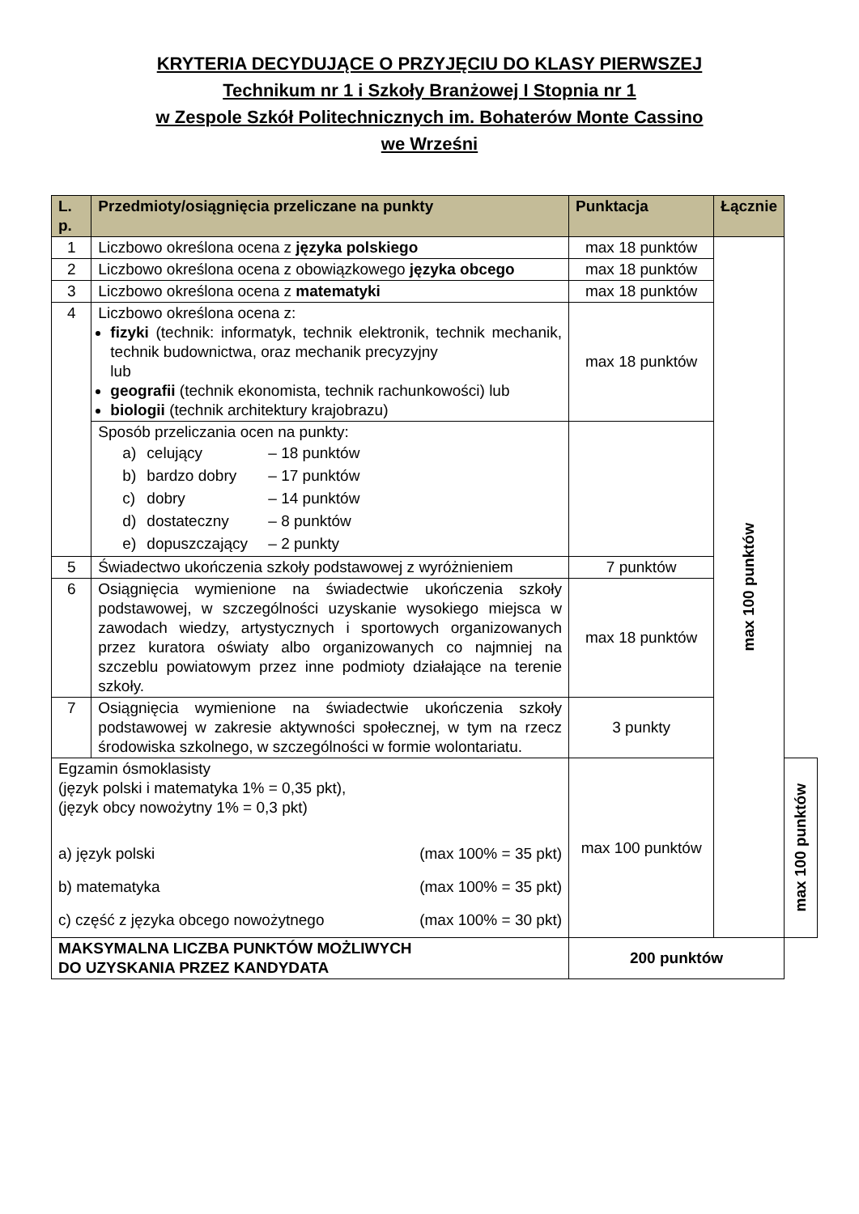KRYTERIA DECYDUJĄCE O PRZYJĘCIU DO KLASY PIERWSZEJ
Technikum nr 1 i Szkoły Branżowej I Stopnia nr 1
w Zespole Szkół Politechnicznych im. Bohaterów Monte Cassino
we Wrześni
| L. p. | Przedmioty/osiągnięcia przeliczane na punkty | Punktacja | Łącznie | |
| --- | --- | --- | --- | --- |
| 1 | Liczbowo określona ocena z języka polskiego | max 18 punktów | max 100 punktów | |
| 2 | Liczbowo określona ocena z obowiązkowego języka obcego | max 18 punktów | | |
| 3 | Liczbowo określona ocena z matematyki | max 18 punktów | | |
| 4 | Liczbowo określona ocena z: fizyki (technik: informatyk, technik elektronik, technik mechanik, technik budownictwa, oraz mechanik precyzyjny lub geografii (technik ekonomista, technik rachunkowości) lub biologii (technik architektury krajobrazu) | max 18 punktów | | |
| | Sposób przeliczania ocen na punkty: a) celujący – 18 punktów b) bardzo dobry – 17 punktów c) dobry – 14 punktów d) dostateczny – 8 punktów e) dopuszczający – 2 punkty | | | |
| 5 | Świadectwo ukończenia szkoły podstawowej z wyróżnieniem | 7 punktów | | |
| 6 | Osiągnięcia wymienione na świadectwie ukończenia szkoły podstawowej, w szczególności uzyskanie wysokiego miejsca w zawodach wiedzy, artystycznych i sportowych organizowanych przez kuratora oświaty albo organizowanych co najmniej na szczeblu powiatowym przez inne podmioty działające na terenie szkoły. | max 18 punktów | | |
| 7 | Osiągnięcia wymienione na świadectwie ukończenia szkoły podstawowej w zakresie aktywności społecznej, w tym na rzecz środowiska szkolnego, w szczególności w formie wolontariatu. | 3 punkty | | |
| Egzamin ósmoklasisty (język polski i matematyka 1% = 0,35 pkt), (język obcy nowożytny 1% = 0,3 pkt) a) język polski (max 100% = 35 pkt) b) matematyka (max 100% = 35 pkt) c) część z języka obcego nowożytnego (max 100% = 30 pkt) | | max 100 punktów | | max 100 punktów |
| MAKSYMALNA LICZBA PUNKTÓW MOŻLIWYCH DO UZYSKANIA PRZEZ KANDYDATA | | 200 punktów | | |